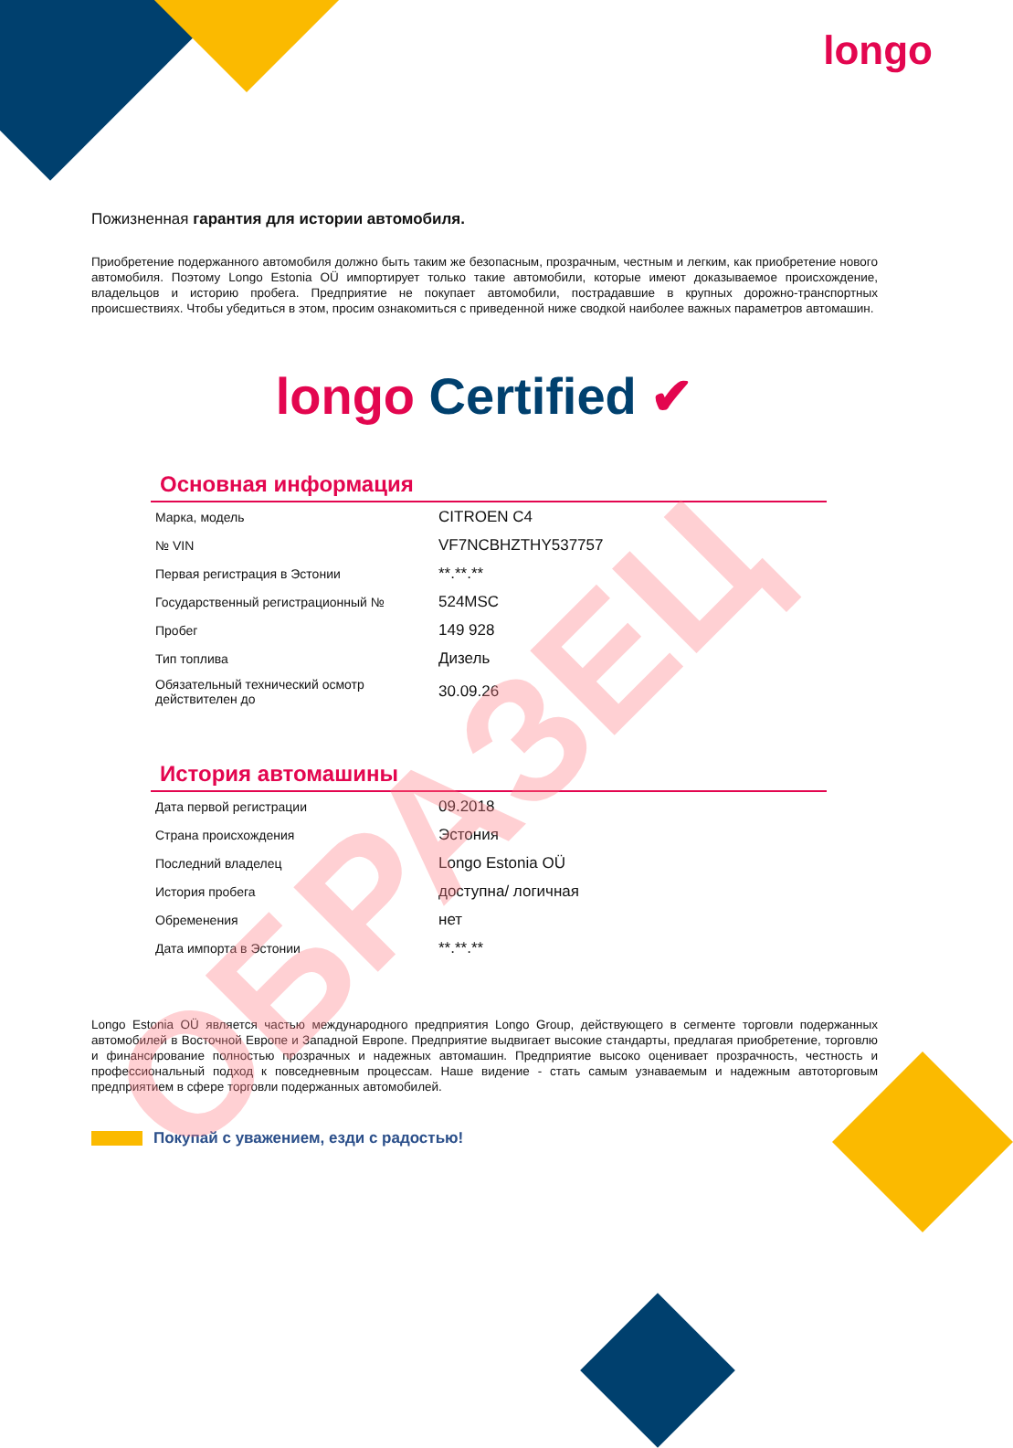longo
Пожизненная гарантия для истории автомобиля.
Приобретение подержанного автомобиля должно быть таким же безопасным, прозрачным, честным и легким, как приобретение нового автомобиля. Поэтому Longo Estonia OÜ импортирует только такие автомобили, которые имеют доказываемое происхождение, владельцов и историю пробега. Предприятие не покупает автомобили, пострадавшие в крупных дорожно-транспортных происшествиях. Чтобы убедиться в этом, просим ознакомиться с приведенной ниже сводкой наиболее важных параметров автомашин.
longo Certified ✔
Основная информация
| Марка, модель | CITROEN C4 |
| № VIN | VF7NCBHZTHY537757 |
| Первая регистрация в Эстонии | **.**.** |
| Государственный регистрационный № | 524MSC |
| Пробег | 149 928 |
| Тип топлива | Дизель |
| Обязательный технический осмотр действителен до | 30.09.26 |
История автомашины
| Дата первой регистрации | 09.2018 |
| Страна происхождения | Эстония |
| Последний владелец | Longo Estonia OÜ |
| История пробега | доступна/ логичная |
| Обременения | нет |
| Дата импорта в Эстонии | **.**.** |
Longo Estonia OÜ является частью международного предприятия Longo Group, действующего в сегменте торговли подержанных автомобилей в Восточной Европе и Западной Европе. Предприятие выдвигает высокие стандарты, предлагая приобретение, торговлю и финансирование полностью прозрачных и надежных автомашин. Предприятие высоко оценивает прозрачность, честность и профессиональный подход к повседневным процессам. Наше видение - стать самым узнаваемым и надежным автоторговым предприятием в сфере торговли подержанных автомобилей.
Покупай с уважением, езди с радостью!
ОБРАЗЕЦ